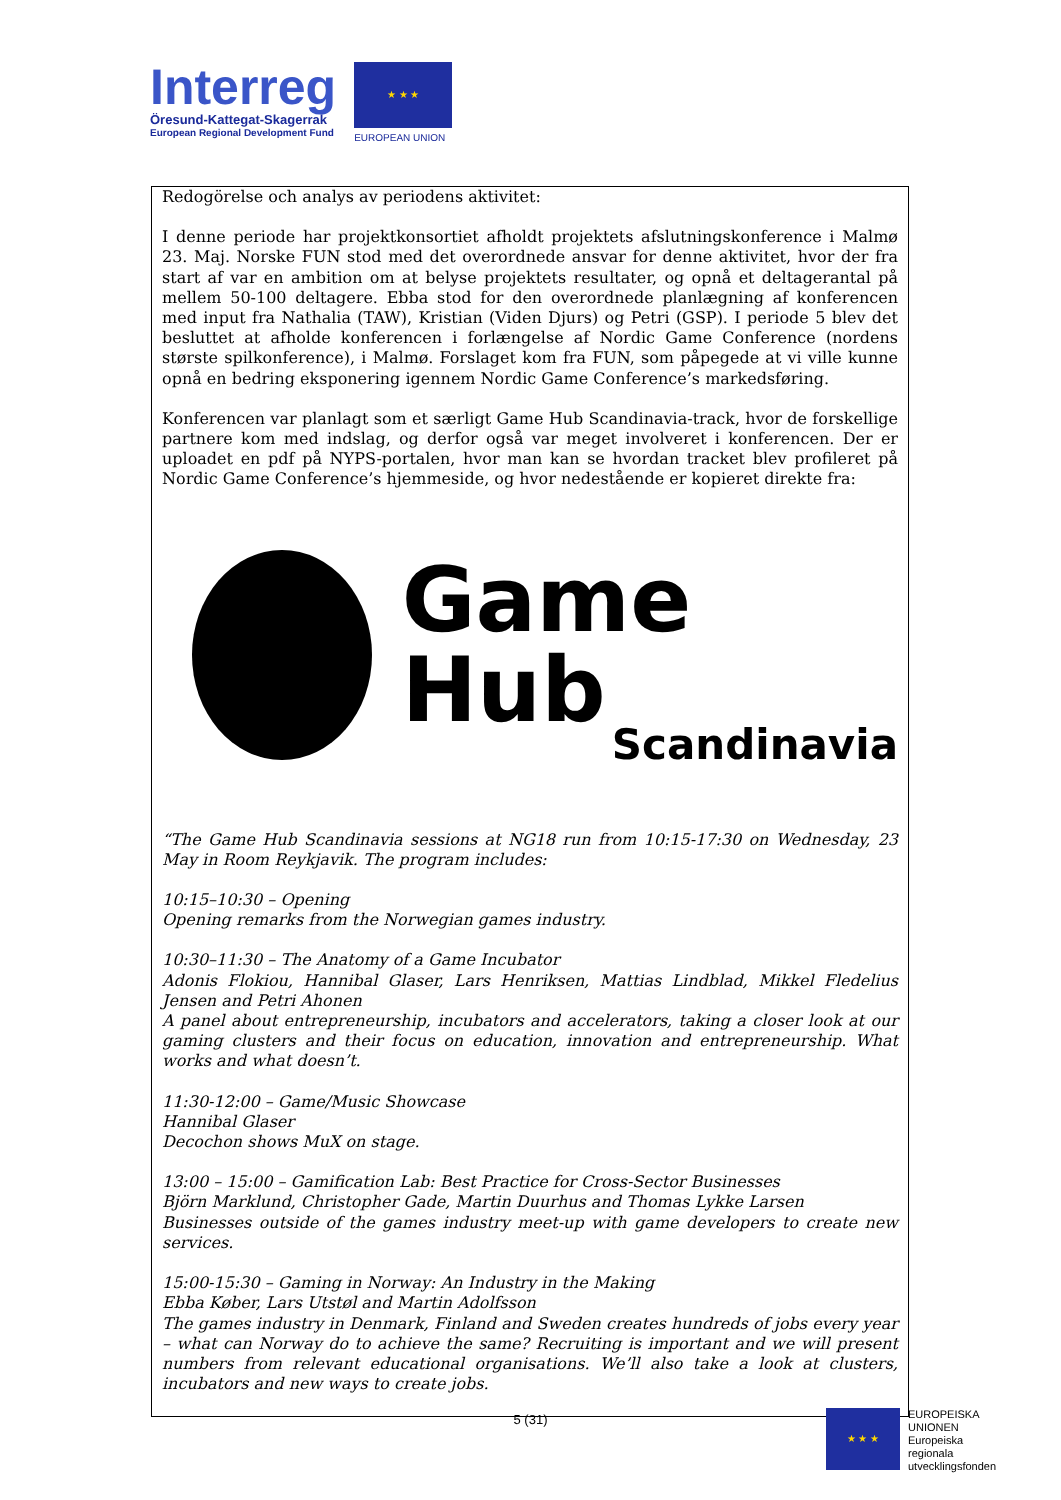Interreg
Öresund-Kattegat-Skagerrak
European Regional Development Fund
★ ★ ★
EUROPEAN UNION
Redogörelse och analys av periodens aktivitet:
I denne periode har projektkonsortiet afholdt projektets afslutningskonference i Malmø 23. Maj. Norske FUN stod med det overordnede ansvar for denne aktivitet, hvor der fra start af var en ambition om at belyse projektets resultater, og opnå et deltagerantal på mellem 50-100 deltagere. Ebba stod for den overordnede planlægning af konferencen med input fra Nathalia (TAW), Kristian (Viden Djurs) og Petri (GSP). I periode 5 blev det besluttet at afholde konferencen i forlængelse af Nordic Game Conference (nordens største spilkonference), i Malmø. Forslaget kom fra FUN, som påpegede at vi ville kunne opnå en bedring eksponering igennem Nordic Game Conference’s markedsføring.
Konferencen var planlagt som et særligt Game Hub Scandinavia-track, hvor de forskellige partnere kom med indslag, og derfor også var meget involveret i konferencen. Der er uploadet en pdf på NYPS-portalen, hvor man kan se hvordan tracket blev profileret på Nordic Game Conference’s hjemmeside, og hvor nedestående er kopieret direkte fra:
Game Hub
Scandinavia
“The Game Hub Scandinavia sessions at NG18 run from 10:15-17:30 on Wednesday, 23 May in Room Reykjavik. The program includes:
10:15–10:30 – Opening
Opening remarks from the Norwegian games industry.
10:30–11:30 – The Anatomy of a Game Incubator
Adonis Flokiou, Hannibal Glaser, Lars Henriksen, Mattias Lindblad, Mikkel Fledelius Jensen and Petri Ahonen
A panel about entrepreneurship, incubators and accelerators, taking a closer look at our gaming clusters and their focus on education, innovation and entrepreneurship. What works and what doesn’t.
11:30-12:00 – Game/Music Showcase
Hannibal Glaser
Decochon shows MuX on stage.
13:00 – 15:00 – Gamification Lab: Best Practice for Cross-Sector Businesses
Björn Marklund, Christopher Gade, Martin Duurhus and Thomas Lykke Larsen
Businesses outside of the games industry meet-up with game developers to create new services.
15:00-15:30 – Gaming in Norway: An Industry in the Making
Ebba Køber, Lars Utstøl and Martin Adolfsson
The games industry in Denmark, Finland and Sweden creates hundreds of jobs every year – what can Norway do to achieve the same? Recruiting is important and we will present numbers from relevant educational organisations. We’ll also take a look at clusters, incubators and new ways to create jobs.
5 (31)
★ ★ ★
EUROPEISKA
UNIONEN
Europeiska
regionala
utvecklingsfonden